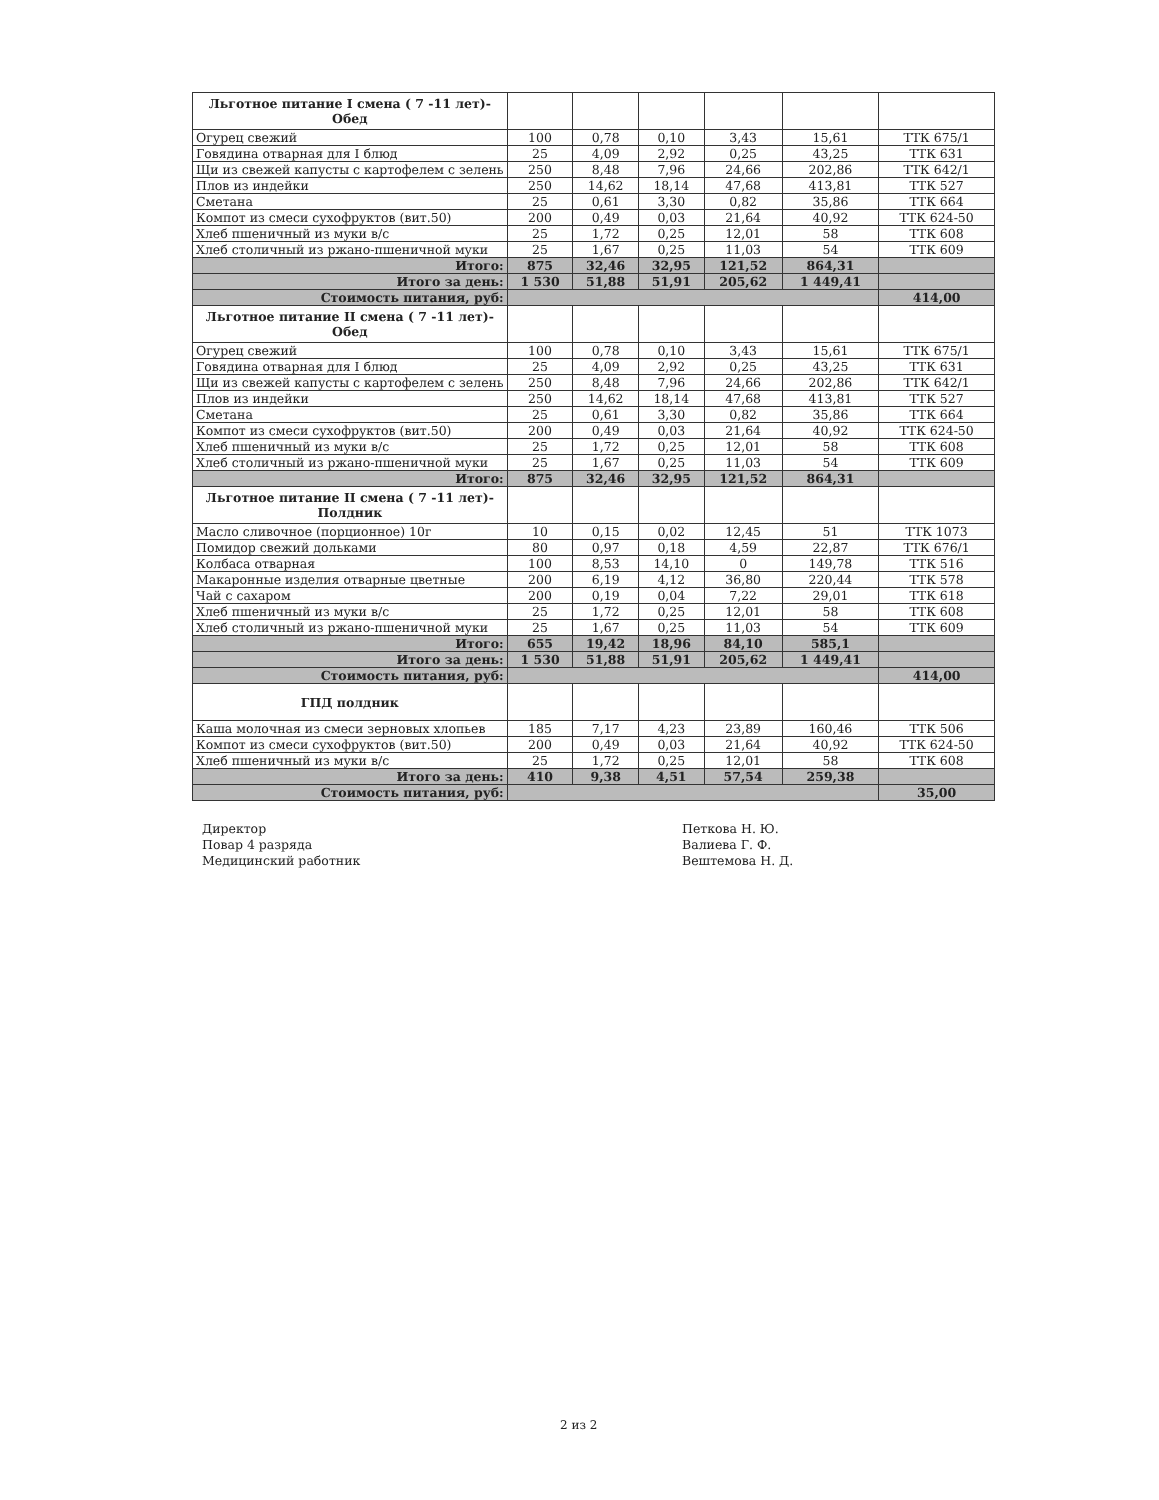| Льготное питание I смена ( 7 -11 лет)- Обед | | | | | | |
| Огурец свежий | 100 | 0,78 | 0,10 | 3,43 | 15,61 | ТТК 675/1 |
| Говядина отварная для I блюд | 25 | 4,09 | 2,92 | 0,25 | 43,25 | ТТК 631 |
| Щи из свежей капусты с картофелем с зелень | 250 | 8,48 | 7,96 | 24,66 | 202,86 | ТТК 642/1 |
| Плов из индейки | 250 | 14,62 | 18,14 | 47,68 | 413,81 | ТТК 527 |
| Сметана | 25 | 0,61 | 3,30 | 0,82 | 35,86 | ТТК 664 |
| Компот из смеси сухофруктов (вит.50) | 200 | 0,49 | 0,03 | 21,64 | 40,92 | ТТК 624-50 |
| Хлеб пшеничный из муки в/с | 25 | 1,72 | 0,25 | 12,01 | 58 | ТТК 608 |
| Хлеб столичный из ржано-пшеничной муки | 25 | 1,67 | 0,25 | 11,03 | 54 | ТТК 609 |
| Итого: | 875 | 32,46 | 32,95 | 121,52 | 864,31 | |
| Итого за день: | 1 530 | 51,88 | 51,91 | 205,62 | 1 449,41 | |
| Стоимость питания, руб: | | | | | | 414,00 |
| Льготное питание II смена ( 7 -11 лет)- Обед | | | | | | |
| Огурец свежий | 100 | 0,78 | 0,10 | 3,43 | 15,61 | ТТК 675/1 |
| Говядина отварная для I блюд | 25 | 4,09 | 2,92 | 0,25 | 43,25 | ТТК 631 |
| Щи из свежей капусты с картофелем с зелень | 250 | 8,48 | 7,96 | 24,66 | 202,86 | ТТК 642/1 |
| Плов из индейки | 250 | 14,62 | 18,14 | 47,68 | 413,81 | ТТК 527 |
| Сметана | 25 | 0,61 | 3,30 | 0,82 | 35,86 | ТТК 664 |
| Компот из смеси сухофруктов (вит.50) | 200 | 0,49 | 0,03 | 21,64 | 40,92 | ТТК 624-50 |
| Хлеб пшеничный из муки в/с | 25 | 1,72 | 0,25 | 12,01 | 58 | ТТК 608 |
| Хлеб столичный из ржано-пшеничной муки | 25 | 1,67 | 0,25 | 11,03 | 54 | ТТК 609 |
| Итого: | 875 | 32,46 | 32,95 | 121,52 | 864,31 | |
| Льготное питание II смена ( 7 -11 лет)- Полдник | | | | | | |
| Масло сливочное (порционное) 10г | 10 | 0,15 | 0,02 | 12,45 | 51 | ТТК 1073 |
| Помидор свежий дольками | 80 | 0,97 | 0,18 | 4,59 | 22,87 | ТТК 676/1 |
| Колбаса отварная | 100 | 8,53 | 14,10 | 0 | 149,78 | ТТК 516 |
| Макаронные изделия отварные цветные | 200 | 6,19 | 4,12 | 36,80 | 220,44 | ТТК 578 |
| Чай с сахаром | 200 | 0,19 | 0,04 | 7,22 | 29,01 | ТТК 618 |
| Хлеб пшеничный из муки в/с | 25 | 1,72 | 0,25 | 12,01 | 58 | ТТК 608 |
| Хлеб столичный из ржано-пшеничной муки | 25 | 1,67 | 0,25 | 11,03 | 54 | ТТК 609 |
| Итого: | 655 | 19,42 | 18,96 | 84,10 | 585,1 | |
| Итого за день: | 1 530 | 51,88 | 51,91 | 205,62 | 1 449,41 | |
| Стоимость питания, руб: | | | | | | 414,00 |
| ГПД полдник | | | | | | |
| Каша молочная из смеси зерновых хлопьев | 185 | 7,17 | 4,23 | 23,89 | 160,46 | ТТК 506 |
| Компот из смеси сухофруктов (вит.50) | 200 | 0,49 | 0,03 | 21,64 | 40,92 | ТТК 624-50 |
| Хлеб пшеничный из муки в/с | 25 | 1,72 | 0,25 | 12,01 | 58 | ТТК 608 |
| Итого за день: | 410 | 9,38 | 4,51 | 57,54 | 259,38 | |
| Стоимость питания, руб: | | | | | | 35,00 |
Директор
Повар 4 разряда
Медицинский работник
Петкова Н. Ю.
Валиева Г. Ф.
Вештемова Н. Д.
2 из 2